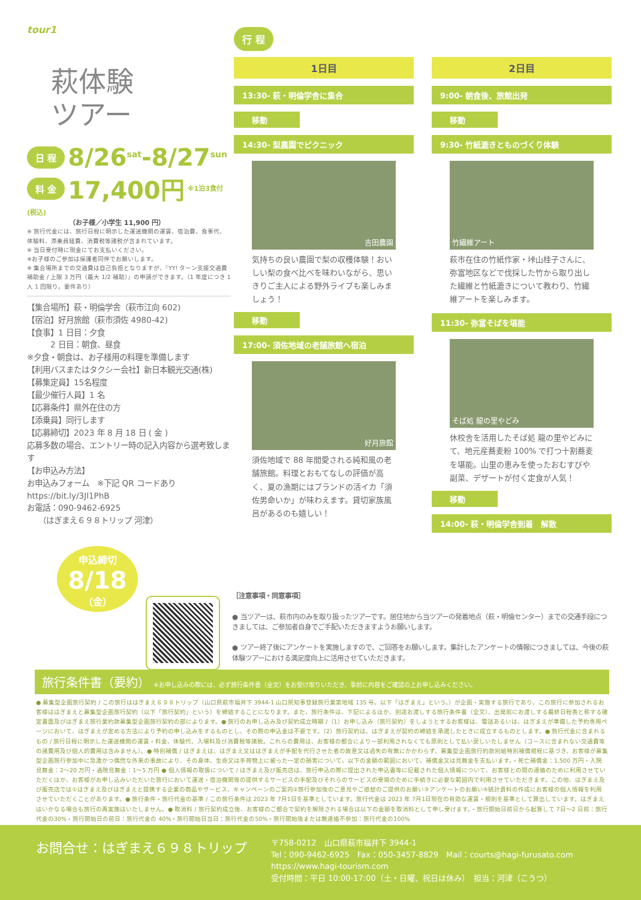tour1
萩体験
ツアー
日 程 8/26<sup>sat</sup>-8/27<sup>sun</sup>
料 金 17,400円 ※1泊3食付(税込)
（お子様／小学生 11,900 円）
※ 旅行代金には、旅行日程に明示した運送機関の運賃、宿泊費、食事代、体験料、添乗員経費、消費税等諸税が含まれています。
※ 当日受付時に現金にてお支払いください。
※お子様のご参加は保護者同伴でお願いします。
※ 集合場所までの交通費は自己負担となりますが、『YY! ターン支援交通費補助金 / 上限 3 万円（最大 1/2 補助）』の申請ができます。（1 年度につき 1 人 1 回限り。要件あり）
【集合場所】萩・明倫学舎（萩市江向 602)
【宿泊】好月旅館（萩市須佐 4980-42)
【食事】1 日目：夕食
　　　2 日目：朝食、昼食
※夕食・朝食は、お子様用の料理を準備します
【利用バスまたはタクシー会社】新日本観光交通(株)
【募集定員】15名程度
【最少催行人員】1 名
【応募条件】県外在住の方
【添乗員】同行します
【応募締切】2023 年 8 月 18 日 ( 金 )
応募多数の場合、エントリー時の記入内容から選考致します
【お申込み方法】
お申込みフォーム　※下記 QR コードあり
https://bit.ly/3Jl1PhB
お電話：090-9462-6925
　　（はぎまえ６９８トリップ 河津）
申込締切
8/18
（金）
行 程
1日目
13:30- 萩・明倫学舎に集合
移動
14:30- 梨農園でピクニック
吉田農園
気持ちの良い農園で梨の収穫体験！おいしい梨の食べ比べを味わいながら、思いきりご主人による野外ライブも楽しみましょう！
移動
17:00- 須佐地域の老舗旅館へ宿泊
好月旅館
須佐地域で 88 年間愛される純和風の老舗旅館。料理とおもてなしの評価が高く、夏の漁期にはブランドの活イカ「須佐男命いか」が味わえます。貸切家族風呂があるのも嬉しい！
2日目
9:00- 朝食後、旅館出発
移動
9:30- 竹紙漉きとものづくり体験
竹繊維アート
萩市在住の竹紙作家・垰山桂子さんに、弥富地区などで伐採した竹から取り出した繊維と竹紙漉きについて教わり、竹繊維アートを楽しみます。
11:30- 弥富そばを堪能
そば処 龍の里やどみ
休校舎を活用したそば処 龍の里やどみにて、地元産蕎麦粉 100% で打つ十割蕎麦を堪能。山里の恵みを使ったおむすびや副菜、デザートが付く定食が人気！
移動
14:00- 萩・明倫学舎到着　解散
［注意事項・同意事項］
● 当ツアーは、萩市内のみを取り扱ったツアーです。居住地から当ツアーの発着地点（萩・明倫センター）までの交通手段につきましては、ご参加者自身でご手配いただきますようお願いします。
● ツアー終了後にアンケートを実施しますので、ご回答をお願いします。集計したアンケートの情報につきましては、今後の萩体験ツアーにおける満足度向上に活用させていただきます。
旅行条件書（要約） ※お申し込みの際には、必ず旅行条件書（全文）をお受け取りいただき、事前に内容をご確認の上お申し込みください。
● 募集型企画旅行契約 / この旅行ははぎまえ６９８トリップ（山口県萩市福井下 3944-1 山口県知事登録旅行業第地域 135 号。以下「はぎまえ」という。）が企画・実施する旅行であり、この旅行に参加されるお客様ははぎまえと募集型企画旅行契約（以下「旅行契約」という）を締結することになります。また、旅行条件は、下記によるほか、別途お渡しする旅行条件書（全文）、出発前にお渡しする最終日程表と称する確定書面及びはぎまえ旅行業約款募集型企画旅行契約の部によります。● 旅行のお申し込み及び契約成立時期 /（1）お申し込み（旅行契約）をしようとするお客様は、電話あるいは、はぎまえが準備した予約専用ページにおいて、はぎまえが定める方法により予約の申し込みをするものとし、その際の申込金は不要です。（2）旅行契約は、はぎまえが契約の締結を承諾したときに成立するものとします。● 旅行代金に含まれるもの / 旅行日程に明示した運送機関の運賃・料金、体験代、入場料及び消費税等諸税。これらの費用は、お客様の都合により一部利用されなくても原則として払い戻しいたしません（コースに含まれない交通費等の諸費用及び個人的費用は含みません）。● 特別補償 / はぎまえは、はぎまえ又ははぎまえが手配を代行させた者の故意又は過失の有無にかかわらず、募集型企画旅行約款別紙特別補償規程に基づき、お客様が募集型企画旅行参加中に急激かつ偶然な外来の事故により、その身体、生命又は手荷物上に被った一定の損害について、以下の金額の範囲において、補償金又は見舞金を支払います。・死亡補償金：1,500 万円・入院見舞金：2〜20 万円・通院見舞金：1〜5 万円 ● 個人情報の取扱について / はぎまえ及び販売店は、旅行申込の際に提出された申込書等に記載された個人情報について、お客様との間の連絡のために利用させていただくほか、お客様がお申し込みいただいた旅行において運送・宿泊機関等の提供するサービスの手配及びそれらのサービスの受領のために手続きに必要な範囲内で利用させていただきます。この他、はぎまえ及び販売店では①はぎまえ及びはぎまえと提携する企業の商品やサービス、キャンペーンのご案内②旅行参加後のご意見やご感想のご提供のお願い③アンケートのお願い④統計資料の作成にお客様の個人情報を利用させていただくことがあります。● 旅行条件・旅行代金の基準 / この旅行条件は 2023 年 7月1日を基準としています。旅行代金は 2023 年 7月1日現在の有効な運賃・規則を基準として算出しています。はぎまえはいかなる場合も旅行の再実施はいたしません。● 取消料 / 旅行契約成立後、お客様のご都合で契約を解除される場合は以下の金額を取消料として申し受けます。・旅行開始日前日から起算して 7日〜2 日前：旅行代金の30%・旅行開始日の前日：旅行代金の 40%・旅行開始日当日：旅行代金の50%・旅行開始後または無連絡不参加：旅行代金の100%
お問合せ：はぎまえ６９８トリップ
〒758-0212　山口県萩市福井下 3944-1
Tel：090-9462-6925　Fax：050-3457-8829　Mail：courts@hagi-furusato.com
https://www.hagi-tourism.com
受付時間：平日 10:00-17:00（土・日曜、祝日は休み）　担当：河津（こうつ）